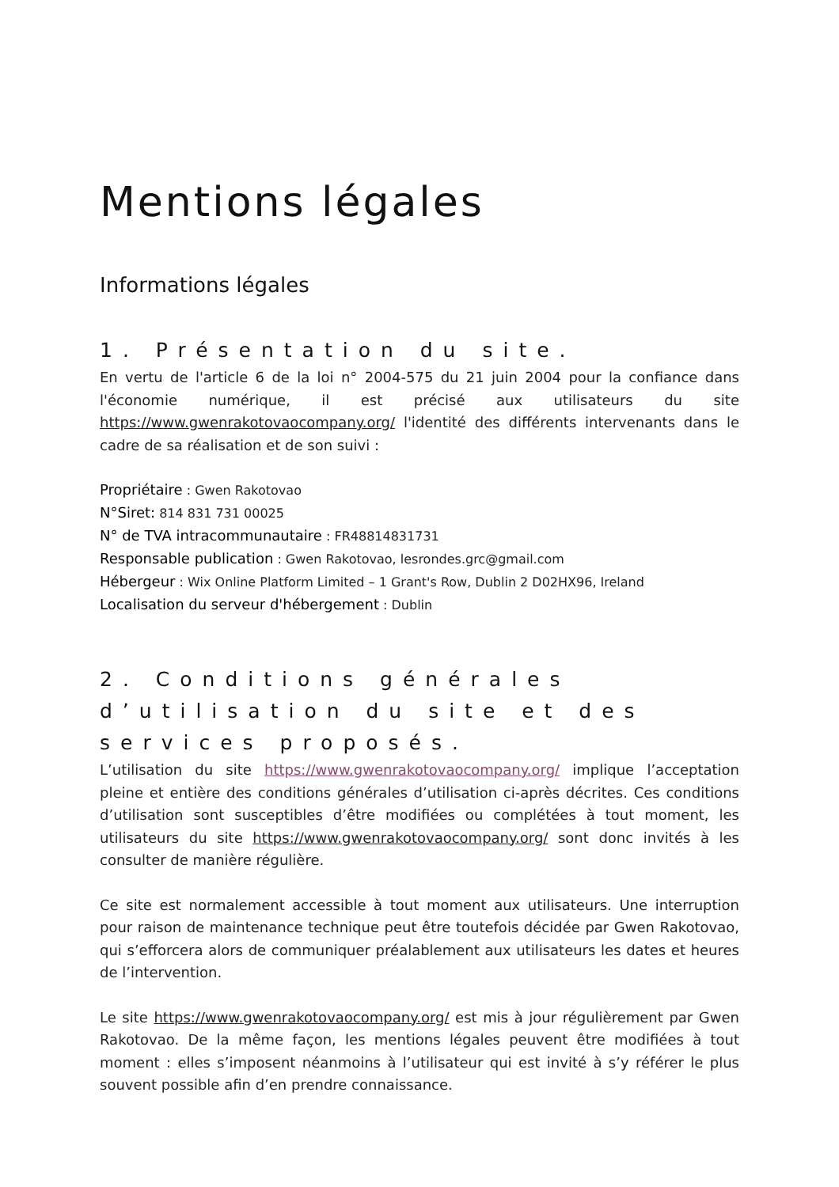Mentions légales
Informations légales
1. Présentation du site.
En vertu de l'article 6 de la loi n° 2004-575 du 21 juin 2004 pour la confiance dans l'économie numérique, il est précisé aux utilisateurs du site https://www.gwenrakotovaocompany.org/ l'identité des différents intervenants dans le cadre de sa réalisation et de son suivi :
Propriétaire : Gwen Rakotovao
N°Siret: 814 831 731 00025
N° de TVA intracommunautaire : FR48814831731
Responsable publication : Gwen Rakotovao, lesrondes.grc@gmail.com
Hébergeur : Wix Online Platform Limited – 1 Grant's Row, Dublin 2 D02HX96, Ireland
Localisation du serveur d'hébergement : Dublin
2. Conditions générales d’utilisation du site et des services proposés.
L’utilisation du site https://www.gwenrakotovaocompany.org/ implique l’acceptation pleine et entière des conditions générales d’utilisation ci-après décrites. Ces conditions d’utilisation sont susceptibles d’être modifiées ou complétées à tout moment, les utilisateurs du site https://www.gwenrakotovaocompany.org/ sont donc invités à les consulter de manière régulière.
Ce site est normalement accessible à tout moment aux utilisateurs. Une interruption pour raison de maintenance technique peut être toutefois décidée par Gwen Rakotovao, qui s’efforcera alors de communiquer préalablement aux utilisateurs les dates et heures de l’intervention.
Le site https://www.gwenrakotovaocompany.org/ est mis à jour régulièrement par Gwen Rakotovao. De la même façon, les mentions légales peuvent être modifiées à tout moment : elles s’imposent néanmoins à l’utilisateur qui est invité à s’y référer le plus souvent possible afin d’en prendre connaissance.